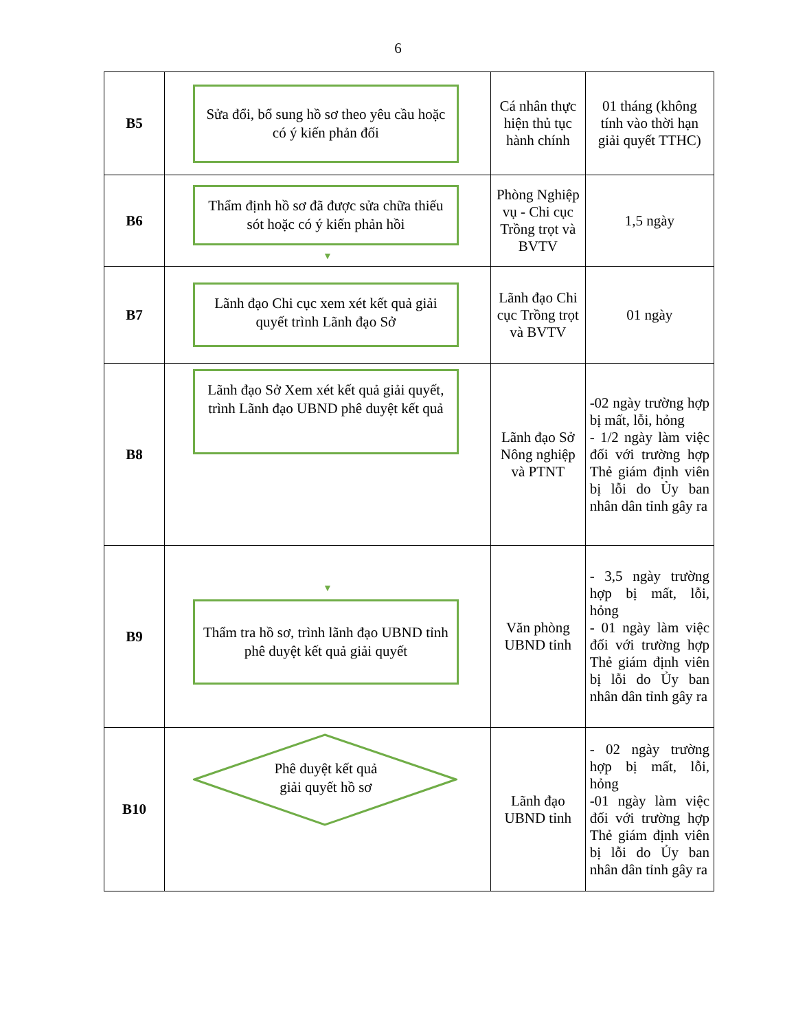6
| B5 | Sửa đổi, bổ sung hồ sơ theo yêu cầu hoặc có ý kiến phản đối | Cá nhân thực hiện thủ tục hành chính | 01 tháng (không tính vào thời hạn giải quyết TTHC) |
| B6 | Thẩm định hồ sơ đã được sửa chữa thiếu sót hoặc có ý kiến phản hồi ▼ | Phòng Nghiệp vụ - Chi cục Trồng trọt và BVTV | 1,5 ngày |
| B7 | Lãnh đạo Chi cục xem xét kết quả giải quyết trình Lãnh đạo Sở | Lãnh đạo Chi cục Trồng trọt và BVTV | 01 ngày |
| B8 | Lãnh đạo Sở Xem xét kết quả giải quyết, trình Lãnh đạo UBND phê duyệt kết quả | Lãnh đạo Sở Nông nghiệp và PTNT | -02 ngày trường hợp bị mất, lỗi, hỏng - 1/2 ngày làm việc đối với trường hợp Thẻ giám định viên bị lỗi do Ủy ban nhân dân tỉnh gây ra |
| B9 | ▼ Thẩm tra hồ sơ, trình lãnh đạo UBND tỉnh phê duyệt kết quả giải quyết | Văn phòng UBND tỉnh | - 3,5 ngày trường hợp bị mất, lỗi, hỏng - 01 ngày làm việc đối với trường hợp Thẻ giám định viên bị lỗi do Ủy ban nhân dân tỉnh gây ra |
| B10 | Phê duyệt kết quả giải quyết hồ sơ | Lãnh đạo UBND tỉnh | - 02 ngày trường hợp bị mất, lỗi, hỏng -01 ngày làm việc đối với trường hợp Thẻ giám định viên bị lỗi do Ủy ban nhân dân tỉnh gây ra |